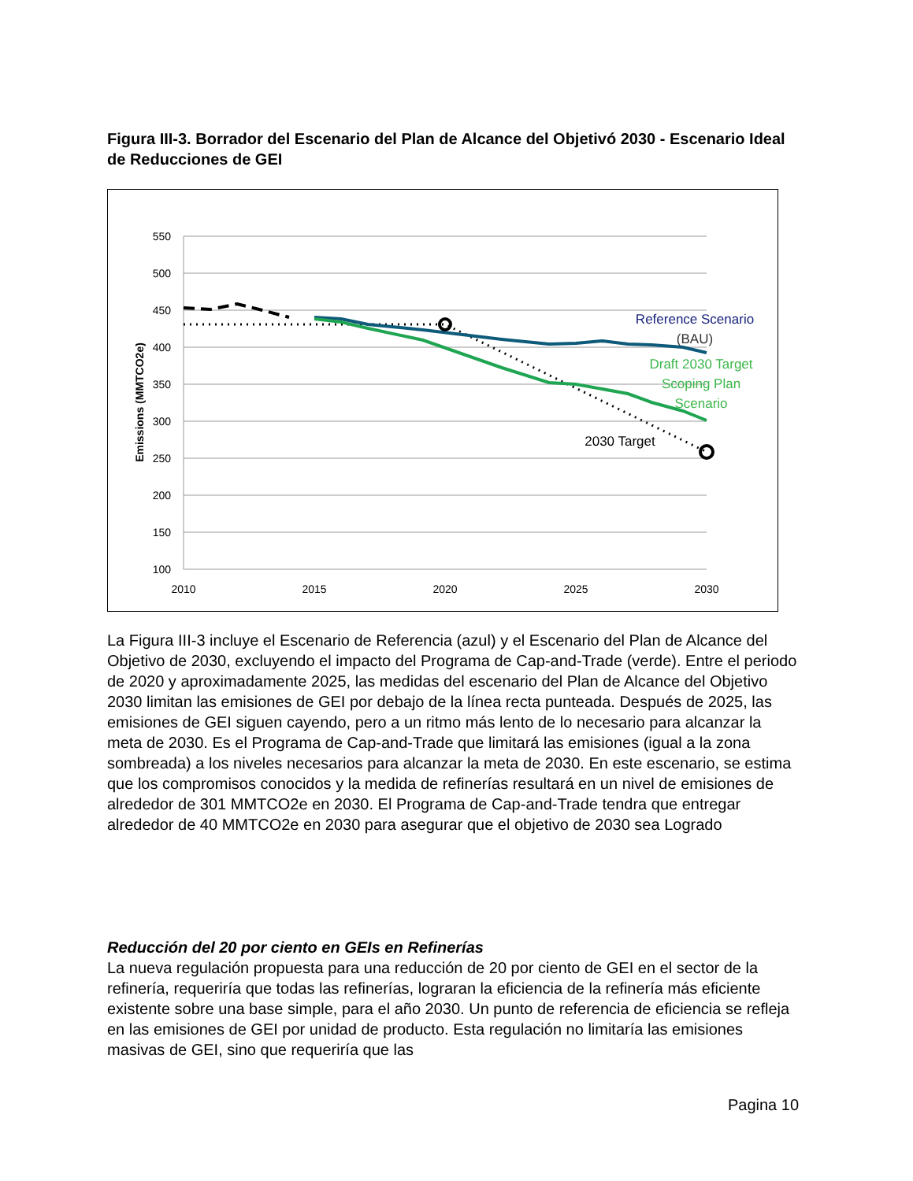Figura III-3. Borrador del Escenario del Plan de Alcance del Objetivó 2030 - Escenario Ideal de Reducciones de GEI
550
500
450
400
350
300
250
200
150
100
2010
2015
2020
2025
2030
Emissions (MMTCO2e)
Reference Scenario
(BAU)
Draft 2030 Target
Scoping Plan
Scenario
2030 Target
La Figura III-3 incluye el Escenario de Referencia (azul) y el Escenario del Plan de Alcance del Objetivo de 2030, excluyendo el impacto del Programa de Cap-and-Trade (verde). Entre el periodo de 2020 y aproximadamente 2025, las medidas del escenario del Plan de Alcance del Objetivo 2030 limitan las emisiones de GEI por debajo de la línea recta punteada. Después de 2025, las emisiones de GEI siguen cayendo, pero a un ritmo más lento de lo necesario para alcanzar la meta de 2030. Es el Programa de Cap-and-Trade que limitará las emisiones (igual a la zona sombreada) a los niveles necesarios para alcanzar la meta de 2030. En este escenario, se estima que los compromisos conocidos y la medida de refinerías resultará en un nivel de emisiones de alrededor de 301 MMTCO2e en 2030. El Programa de Cap-and-Trade tendra que entregar alrededor de 40 MMTCO2e en 2030 para asegurar que el objetivo de 2030 sea Logrado
Reducción del 20 por ciento en GEIs en Refinerías
La nueva regulación propuesta para una reducción de 20 por ciento de GEI en el sector de la refinería, requeriría que todas las refinerías, lograran la eficiencia de la refinería más eficiente existente sobre una base simple, para el año 2030. Un punto de referencia de eficiencia se refleja en las emisiones de GEI por unidad de producto. Esta regulación no limitaría las emisiones masivas de GEI, sino que requeriría que las
Pagina 10